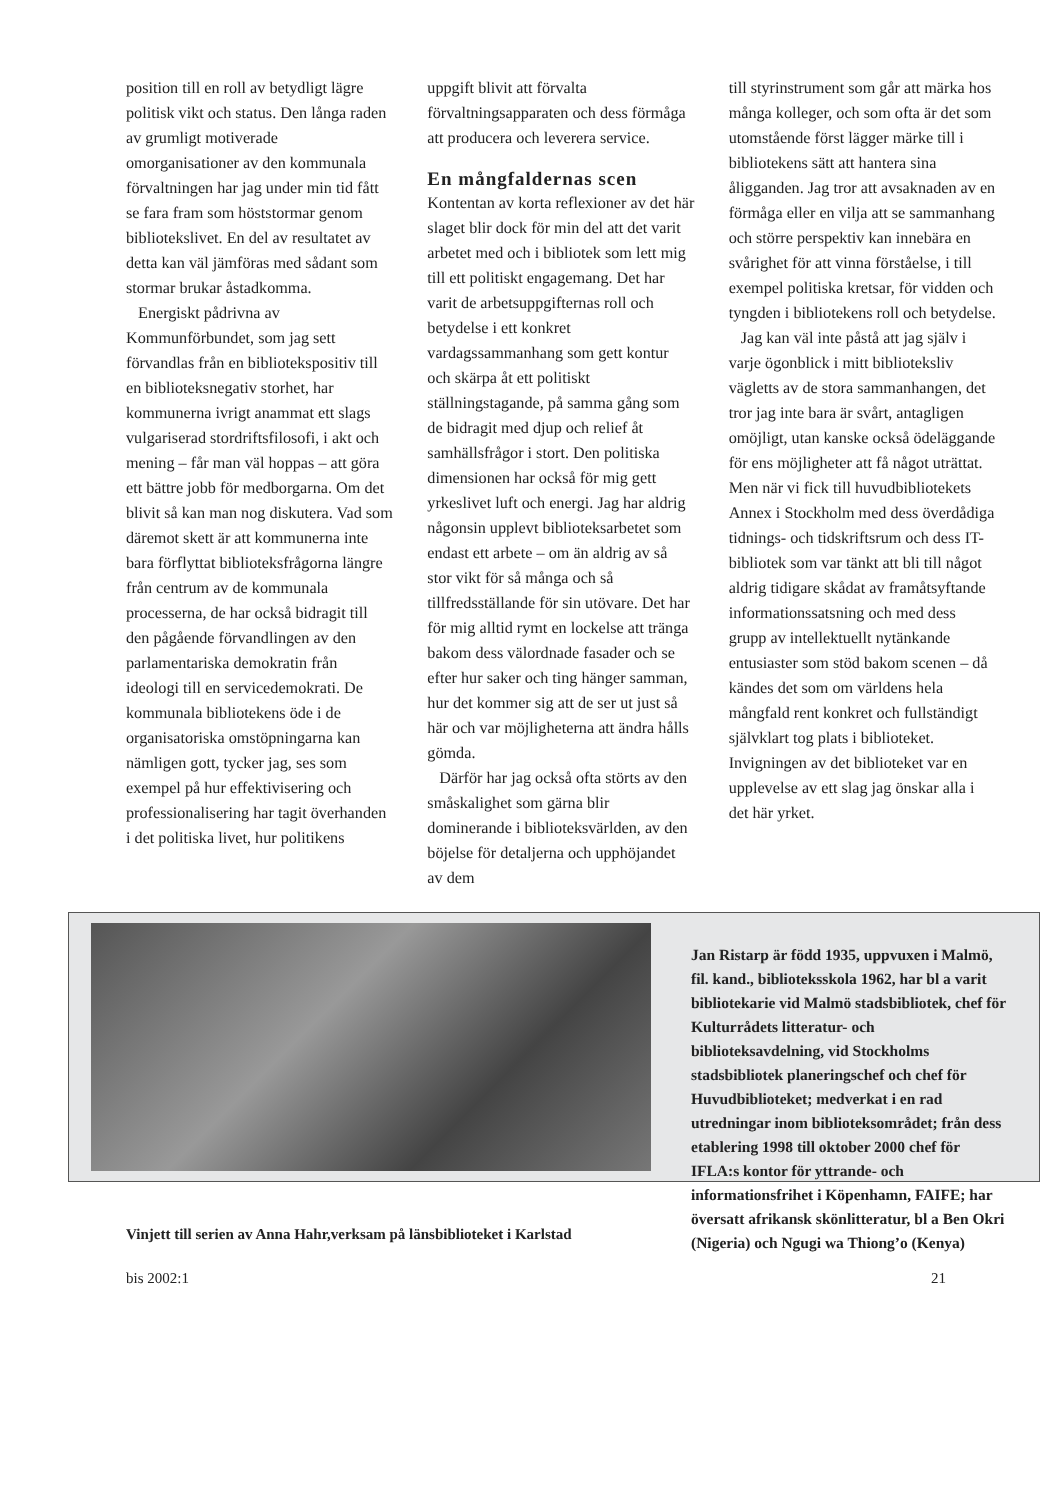position till en roll av betydligt lägre politisk vikt och status. Den långa raden av grumligt motiverade omorganisationer av den kommunala förvaltningen har jag under min tid fått se fara fram som höststormar genom bibliotekslivet. En del av resultatet av detta kan väl jämföras med sådant som stormar brukar åstadkomma.
Energiskt pådrivna av Kommunförbundet, som jag sett förvandlas från en bibliotekspositiv till en biblioteksnegativ storhet, har kommunerna ivrigt anammat ett slags vulgariserad stordriftsfilosofi, i akt och mening – får man väl hoppas – att göra ett bättre jobb för medborgarna. Om det blivit så kan man nog diskutera. Vad som däremot skett är att kommunerna inte bara förflyttat biblioteksfrågorna längre från centrum av de kommunala processerna, de har också bidragit till den pågående förvandlingen av den parlamentariska demokratin från ideologi till en servicedemokrati. De kommunala bibliotekens öde i de organisatoriska omstöpningarna kan nämligen gott, tycker jag, ses som exempel på hur effektivisering och professionalisering har tagit överhanden i det politiska livet, hur politikens
uppgift blivit att förvalta förvaltningsapparaten och dess förmåga att producera och leverera service.
En mångfaldernas scen
Kontentan av korta reflexioner av det här slaget blir dock för min del att det varit arbetet med och i bibliotek som lett mig till ett politiskt engagemang. Det har varit de arbetsuppgifternas roll och betydelse i ett konkret vardagssammanhang som gett kontur och skärpa åt ett politiskt ställningstagande, på samma gång som de bidragit med djup och relief åt samhällsfrågor i stort. Den politiska dimensionen har också för mig gett yrkeslivet luft och energi. Jag har aldrig någonsin upplevt biblioteksarbetet som endast ett arbete – om än aldrig av så stor vikt för så många och så tillfredsställande för sin utövare. Det har för mig alltid rymt en lockelse att tränga bakom dess välordnade fasader och se efter hur saker och ting hänger samman, hur det kommer sig att de ser ut just så här och var möjligheterna att ändra hålls gömda.
Därför har jag också ofta störts av den småskalighet som gärna blir dominerande i biblioteksvärlden, av den böjelse för detaljerna och upphöjandet av dem
till styrinstrument som går att märka hos många kolleger, och som ofta är det som utomstående först lägger märke till i bibliotekens sätt att hantera sina åligganden. Jag tror att avsaknaden av en förmåga eller en vilja att se sammanhang och större perspektiv kan innebära en svårighet för att vinna förståelse, i till exempel politiska kretsar, för vidden och tyngden i bibliotekens roll och betydelse.
Jag kan väl inte påstå att jag själv i varje ögonblick i mitt biblioteksliv vägletts av de stora sammanhangen, det tror jag inte bara är svårt, antagligen omöjligt, utan kanske också ödeläggande för ens möjligheter att få något uträttat. Men när vi fick till huvudbibliotekets Annex i Stockholm med dess överdådiga tidnings- och tidskriftsrum och dess IT-bibliotek som var tänkt att bli till något aldrig tidigare skådat av framåtsyftande informationssatsning och med dess grupp av intellektuellt nytänkande entusiaster som stöd bakom scenen – då kändes det som om världens hela mångfald rent konkret och fullständigt självklart tog plats i biblioteket. Invigningen av det biblioteket var en upplevelse av ett slag jag önskar alla i det här yrket.
Jan Ristarp är född 1935, uppvuxen i Malmö, fil. kand., biblioteksskola 1962, har bl a varit bibliotekarie vid Malmö stadsbibliotek, chef för Kulturrådets litteratur- och biblioteksavdelning, vid Stockholms stadsbibliotek planeringschef och chef för Huvudbiblioteket; medverkat i en rad utredningar inom biblioteksområdet; från dess etablering 1998 till oktober 2000 chef för IFLA:s kontor för yttrande- och informationsfrihet i Köpenhamn, FAIFE; har översatt afrikansk skönlitteratur, bl a Ben Okri (Nigeria) och Ngugi wa Thiong’o (Kenya)
Vinjett till serien av Anna Hahr,verksam på länsbiblioteket i Karlstad
bis 2002:1 21